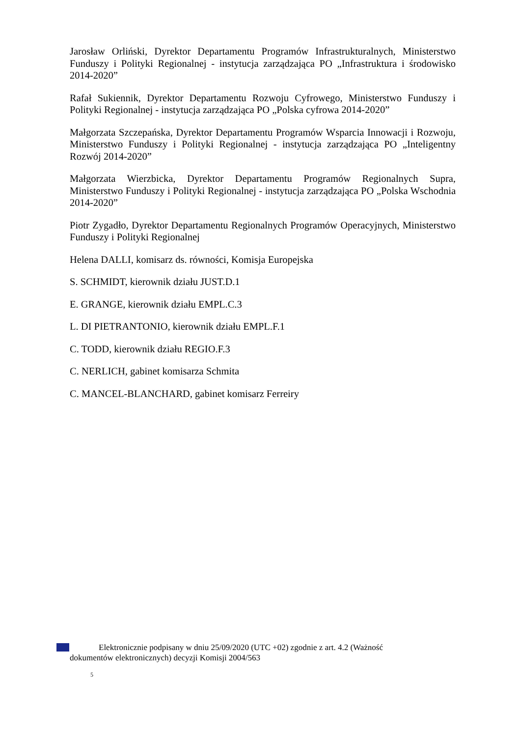Jarosław Orliński, Dyrektor Departamentu Programów Infrastrukturalnych, Ministerstwo Funduszy i Polityki Regionalnej - instytucja zarządzająca PO „Infrastruktura i środowisko 2014-2020”
Rafał Sukiennik, Dyrektor Departamentu Rozwoju Cyfrowego, Ministerstwo Funduszy i Polityki Regionalnej - instytucja zarządzająca PO „Polska cyfrowa 2014-2020”
Małgorzata Szczepańska, Dyrektor Departamentu Programów Wsparcia Innowacji i Rozwoju, Ministerstwo Funduszy i Polityki Regionalnej - instytucja zarządzająca PO „Inteligentny Rozwój 2014-2020”
Małgorzata Wierzbicka, Dyrektor Departamentu Programów Regionalnych Supra, Ministerstwo Funduszy i Polityki Regionalnej - instytucja zarządzająca PO „Polska Wschodnia 2014-2020”
Piotr Zygadło, Dyrektor Departamentu Regionalnych Programów Operacyjnych, Ministerstwo Funduszy i Polityki Regionalnej
Helena DALLI, komisarz ds. równości, Komisja Europejska
S. SCHMIDT, kierownik działu JUST.D.1
E. GRANGE, kierownik działu EMPL.C.3
L. DI PIETRANTONIO, kierownik działu EMPL.F.1
C. TODD, kierownik działu REGIO.F.3
C. NERLICH, gabinet komisarza Schmita
C. MANCEL-BLANCHARD, gabinet komisarz Ferreiry
Elektronicznie podpisany w dniu 25/09/2020 (UTC +02) zgodnie z art. 4.2 (Ważność
dokumentów elektronicznych) decyzji Komisji 2004/563
5